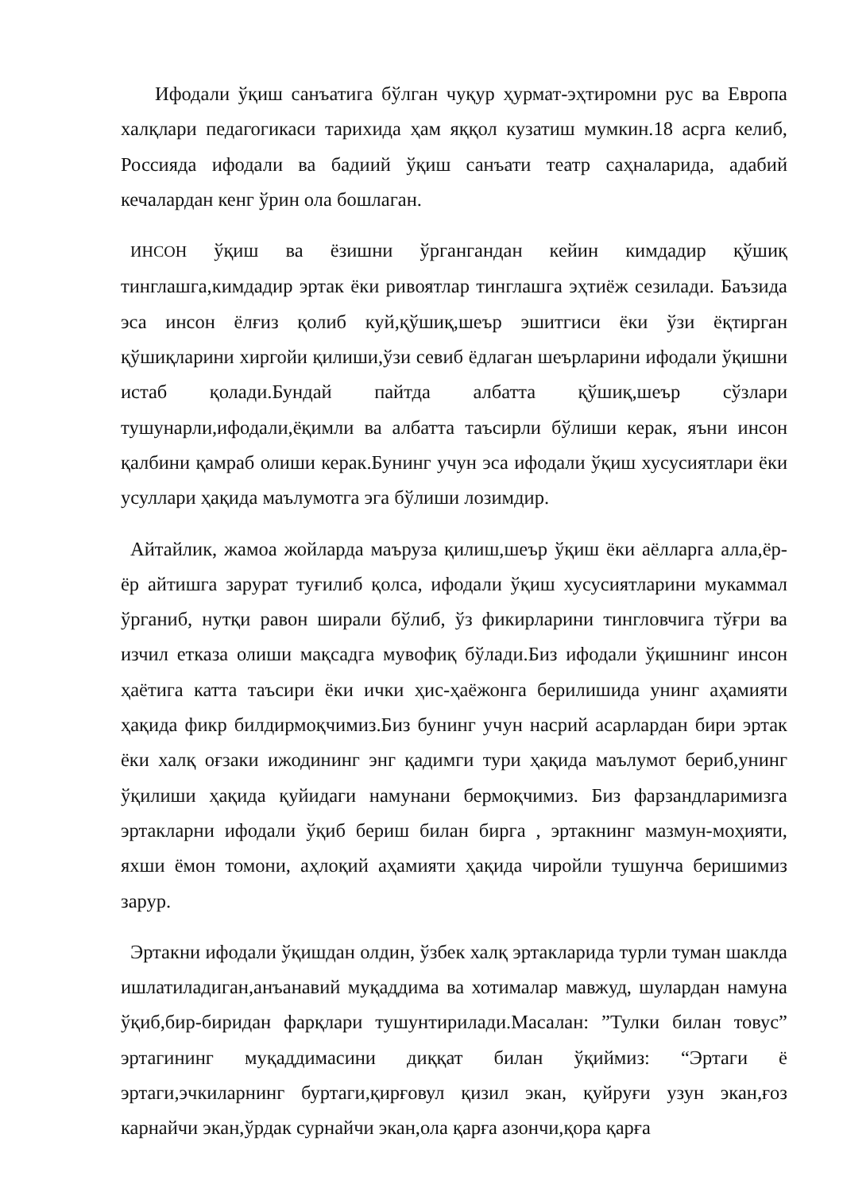Ифодали ўқиш санъатига бўлган чуқур ҳурмат-эҳтиромни рус ва Европа халқлари педагогикаси тарихида ҳам яққол кузатиш мумкин.18 асрга келиб, Россияда ифодали ва бадиий ўқиш санъати театр саҳналарида, адабий кечалардан кенг ўрин ола бошлаган.
ИНСОН ўқиш ва ёзишни ўргангандан кейин кимдадир қўшиқ тинглашга,кимдадир эртак ёки ривоятлар тинглашга эҳтиёж сезилади. Баъзида эса инсон ёлғиз қолиб куй,қўшиқ,шеър эшитгиси ёки ўзи ёқтирган қўшиқларини хиргойи қилиши,ўзи севиб ёдлаган шеърларини ифодали ўқишни истаб қолади.Бундай пайтда албатта қўшиқ,шеър сўзлари тушунарли,ифодали,ёқимли ва албатта таъсирли бўлиши керак, яъни инсон қалбини қамраб олиши керак.Бунинг учун эса ифодали ўқиш хусусиятлари ёки усуллари ҳақида маълумотга эга бўлиши лозимдир.
Айтайлик, жамоа жойларда маъруза қилиш,шеър ўқиш ёки аёлларга алла,ёр-ёр айтишга зарурат туғилиб қолса, ифодали ўқиш хусусиятларини мукаммал ўрганиб, нутқи равон ширали бўлиб, ўз фикирларини тингловчига тўғри ва изчил етказа олиши мақсадга мувофиқ бўлади.Биз ифодали ўқишнинг инсон ҳаётига катта таъсири ёки ички ҳис-ҳаёжонга берилишида унинг аҳамияти ҳақида фикр билдирмоқчимиз.Биз бунинг учун насрий асарлардан бири эртак ёки халқ оғзаки ижодининг энг қадимги тури ҳақида маълумот бериб,унинг ўқилиши ҳақида қуйидаги намунани бермоқчимиз. Биз фарзандларимизга эртакларни ифодали ўқиб бериш билан бирга , эртакнинг мазмун-моҳияти, яхши ёмон томони, аҳлоқий аҳамияти ҳақида чиройли тушунча беришимиз зарур.
Эртакни ифодали ўқишдан олдин, ўзбек халқ эртакларида турли туман шаклда ишлатиладиган,анъанавий муқаддима ва хотималар мавжуд, шулардан намуна ўқиб,бир-биридан фарқлари тушунтирилади.Масалан: ”Тулки билан товус” эртагининг муқаддимасини диққат билан ўқиймиз: “Эртаги ё эртаги,эчкиларнинг буртаги,қирғовул қизил экан, қуйруғи узун экан,ғоз карнайчи экан,ўрдак сурнайчи экан,ола қарға азончи,қора қарға